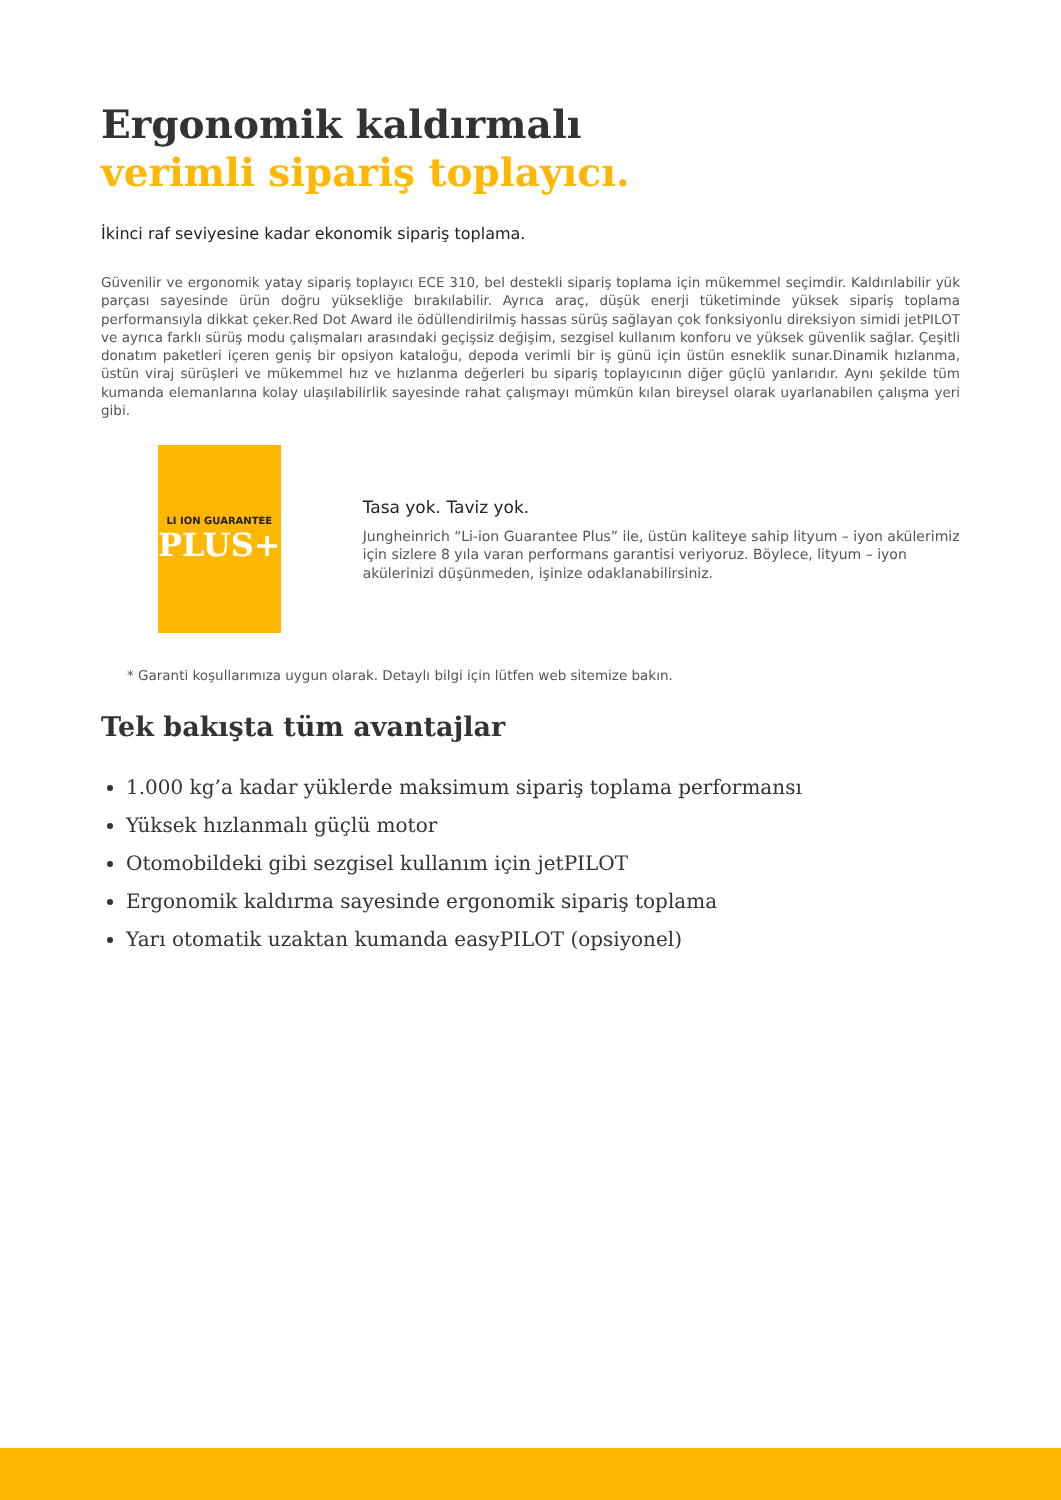Ergonomik kaldırmalı
verimli sipariş toplayıcı.
İkinci raf seviyesine kadar ekonomik sipariş toplama.
Güvenilir ve ergonomik yatay sipariş toplayıcı ECE 310, bel destekli sipariş toplama için mükemmel seçimdir. Kaldırılabilir yük parçası sayesinde ürün doğru yüksekliğe bırakılabilir. Ayrıca araç, düşük enerji tüketiminde yüksek sipariş toplama performansıyla dikkat çeker.Red Dot Award ile ödüllendirilmiş hassas sürüş sağlayan çok fonksiyonlu direksiyon simidi jetPILOT ve ayrıca farklı sürüş modu çalışmaları arasındaki geçişsiz değişim, sezgisel kullanım konforu ve yüksek güvenlik sağlar. Çeşitli donatım paketleri içeren geniş bir opsiyon kataloğu, depoda verimli bir iş günü için üstün esneklik sunar.Dinamik hızlanma, üstün viraj sürüşleri ve mükemmel hız ve hızlanma değerleri bu sipariş toplayıcının diğer güçlü yanlarıdır. Aynı şekilde tüm kumanda elemanlarına kolay ulaşılabilirlik sayesinde rahat çalışmayı mümkün kılan bireysel olarak uyarlanabilen çalışma yeri gibi.
LI ION GUARANTEE
PLUS+
Tasa yok. Taviz yok.
Jungheinrich “Li-ion Guarantee Plus” ile, üstün kaliteye sahip lityum – iyon akülerimiz için sizlere 8 yıla varan performans garantisi veriyoruz. Böylece, lityum – iyon akülerinizi düşünmeden, işinize odaklanabilirsiniz.
* Garanti koşullarımıza uygun olarak. Detaylı bilgi için lütfen web sitemize bakın.
Tek bakışta tüm avantajlar
1.000 kg’a kadar yüklerde maksimum sipariş toplama performansı
Yüksek hızlanmalı güçlü motor
Otomobildeki gibi sezgisel kullanım için jetPILOT
Ergonomik kaldırma sayesinde ergonomik sipariş toplama
Yarı otomatik uzaktan kumanda easyPILOT (opsiyonel)